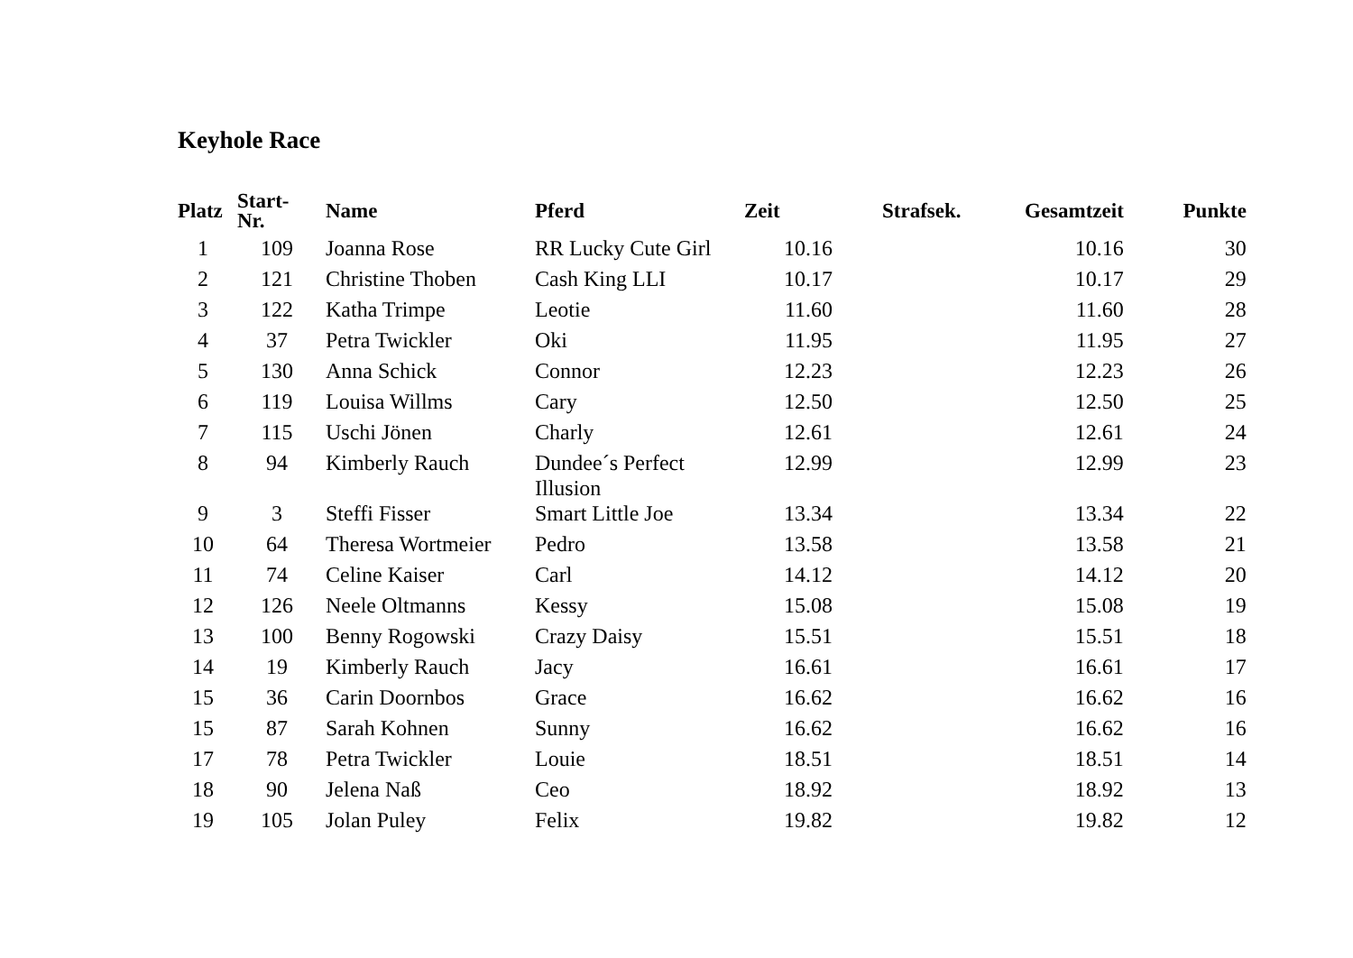Keyhole Race
| Platz | Start- Nr. | Name | Pferd | Zeit | Strafsek. | Gesamtzeit | Punkte |
| --- | --- | --- | --- | --- | --- | --- | --- |
| 1 | 109 | Joanna Rose | RR Lucky Cute Girl | 10.16 | | 10.16 | 30 |
| 2 | 121 | Christine Thoben | Cash King LLI | 10.17 | | 10.17 | 29 |
| 3 | 122 | Katha Trimpe | Leotie | 11.60 | | 11.60 | 28 |
| 4 | 37 | Petra Twickler | Oki | 11.95 | | 11.95 | 27 |
| 5 | 130 | Anna Schick | Connor | 12.23 | | 12.23 | 26 |
| 6 | 119 | Louisa Willms | Cary | 12.50 | | 12.50 | 25 |
| 7 | 115 | Uschi Jönen | Charly | 12.61 | | 12.61 | 24 |
| 8 | 94 | Kimberly Rauch | Dundee´s Perfect Illusion | 12.99 | | 12.99 | 23 |
| 9 | 3 | Steffi Fisser | Smart Little Joe | 13.34 | | 13.34 | 22 |
| 10 | 64 | Theresa Wortmeier | Pedro | 13.58 | | 13.58 | 21 |
| 11 | 74 | Celine Kaiser | Carl | 14.12 | | 14.12 | 20 |
| 12 | 126 | Neele Oltmanns | Kessy | 15.08 | | 15.08 | 19 |
| 13 | 100 | Benny Rogowski | Crazy Daisy | 15.51 | | 15.51 | 18 |
| 14 | 19 | Kimberly Rauch | Jacy | 16.61 | | 16.61 | 17 |
| 15 | 36 | Carin Doornbos | Grace | 16.62 | | 16.62 | 16 |
| 15 | 87 | Sarah Kohnen | Sunny | 16.62 | | 16.62 | 16 |
| 17 | 78 | Petra Twickler | Louie | 18.51 | | 18.51 | 14 |
| 18 | 90 | Jelena Naß | Ceo | 18.92 | | 18.92 | 13 |
| 19 | 105 | Jolan Puley | Felix | 19.82 | | 19.82 | 12 |